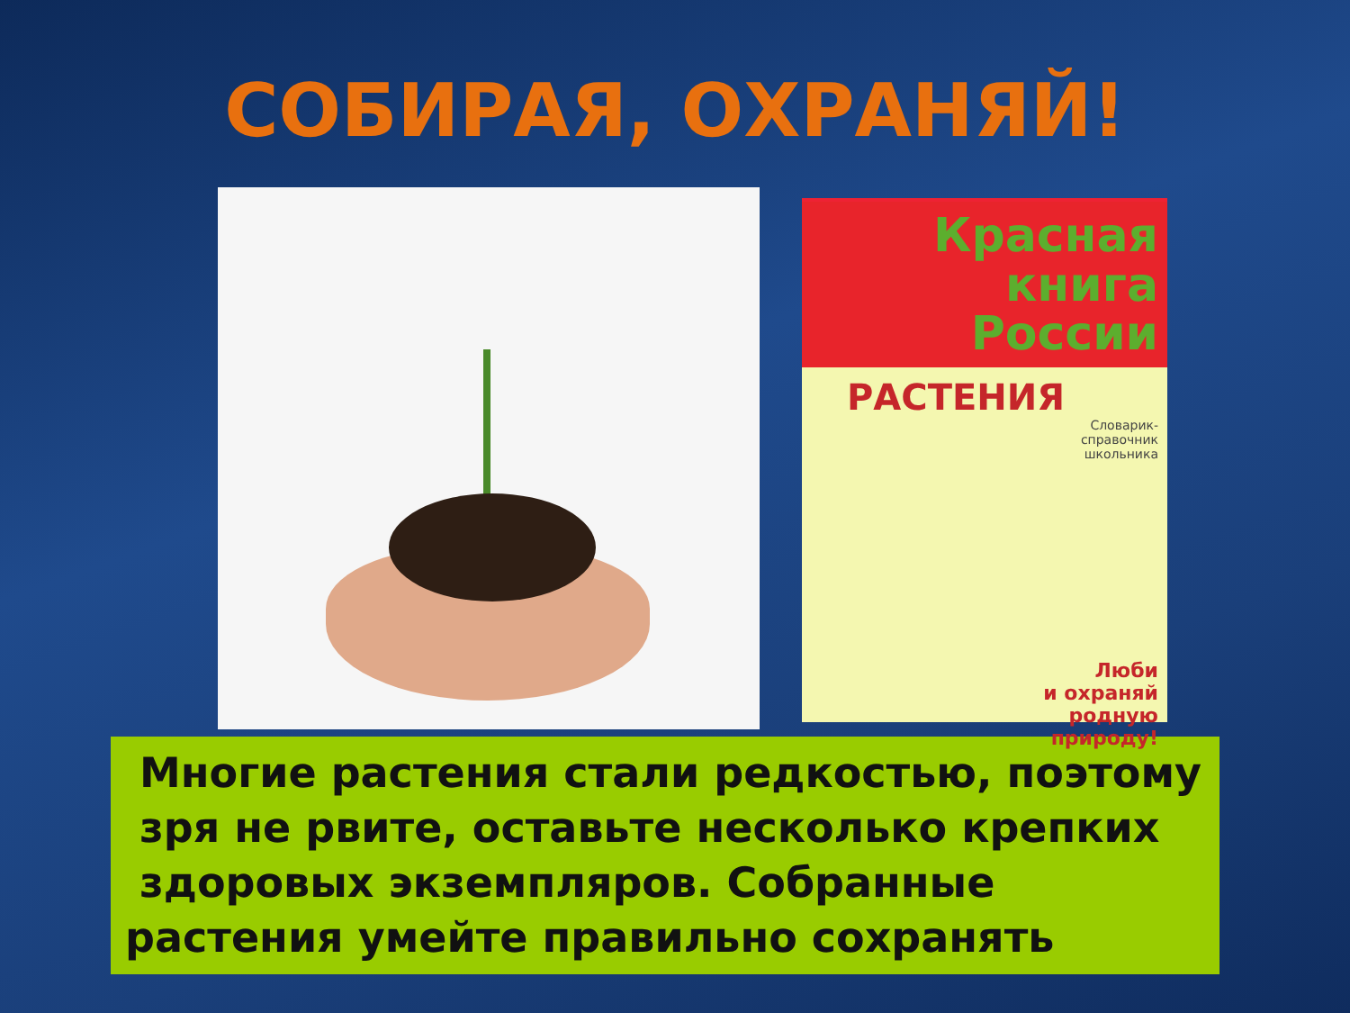СОБИРАЯ, ОХРАНЯЙ!
Красная
книга
России
РАСТЕНИЯ
Словарик-
справочник
школьника
Люби
и охраняй
родную
природу!
Многие растения стали редкостью, поэтому
зря не рвите, оставьте несколько крепких
здоровых экземпляров. Собранные
растения умейте правильно сохранять